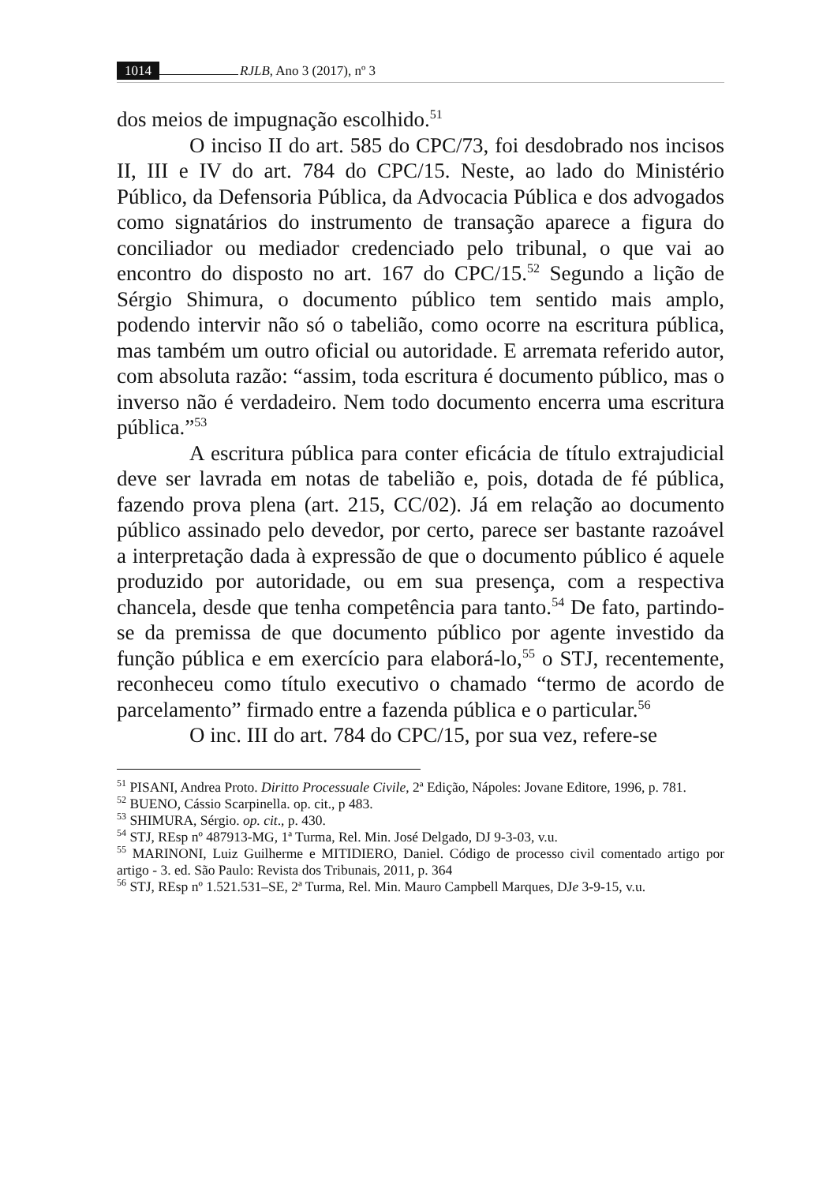1014 RJLB, Ano 3 (2017), nº 3
dos meios de impugnação escolhido.<sup>51</sup>
O inciso II do art. 585 do CPC/73, foi desdobrado nos incisos II, III e IV do art. 784 do CPC/15. Neste, ao lado do Ministério Público, da Defensoria Pública, da Advocacia Pública e dos advogados como signatários do instrumento de transação aparece a figura do conciliador ou mediador credenciado pelo tribunal, o que vai ao encontro do disposto no art. 167 do CPC/15.<sup>52</sup> Segundo a lição de Sérgio Shimura, o documento público tem sentido mais amplo, podendo intervir não só o tabelião, como ocorre na escritura pública, mas também um outro oficial ou autoridade. E arremata referido autor, com absoluta razão: “assim, toda escritura é documento público, mas o inverso não é verdadeiro. Nem todo documento encerra uma escritura pública.”<sup>53</sup>
A escritura pública para conter eficácia de título extrajudicial deve ser lavrada em notas de tabelião e, pois, dotada de fé pública, fazendo prova plena (art. 215, CC/02). Já em relação ao documento público assinado pelo devedor, por certo, parece ser bastante razoável a interpretação dada à expressão de que o documento público é aquele produzido por autoridade, ou em sua presença, com a respectiva chancela, desde que tenha competência para tanto.<sup>54</sup> De fato, partindo-se da premissa de que documento público por agente investido da função pública e em exercício para elaborá-lo,<sup>55</sup> o STJ, recentemente, reconheceu como título executivo o chamado “termo de acordo de parcelamento” firmado entre a fazenda pública e o particular.<sup>56</sup>
O inc. III do art. 784 do CPC/15, por sua vez, refere-se
<sup>51</sup> PISANI, Andrea Proto. Diritto Processuale Civile, 2ª Edição, Nápoles: Jovane Editore, 1996, p. 781.
<sup>52</sup> BUENO, Cássio Scarpinella. op. cit., p 483.
<sup>53</sup> SHIMURA, Sérgio. op. cit., p. 430.
<sup>54</sup> STJ, REsp nº 487913-MG, 1ª Turma, Rel. Min. José Delgado, DJ 9-3-03, v.u.
<sup>55</sup> MARINONI, Luiz Guilherme e MITIDIERO, Daniel. Código de processo civil comentado artigo por artigo - 3. ed. São Paulo: Revista dos Tribunais, 2011, p. 364
<sup>56</sup> STJ, REsp nº 1.521.531–SE, 2ª Turma, Rel. Min. Mauro Campbell Marques, DJe 3-9-15, v.u.